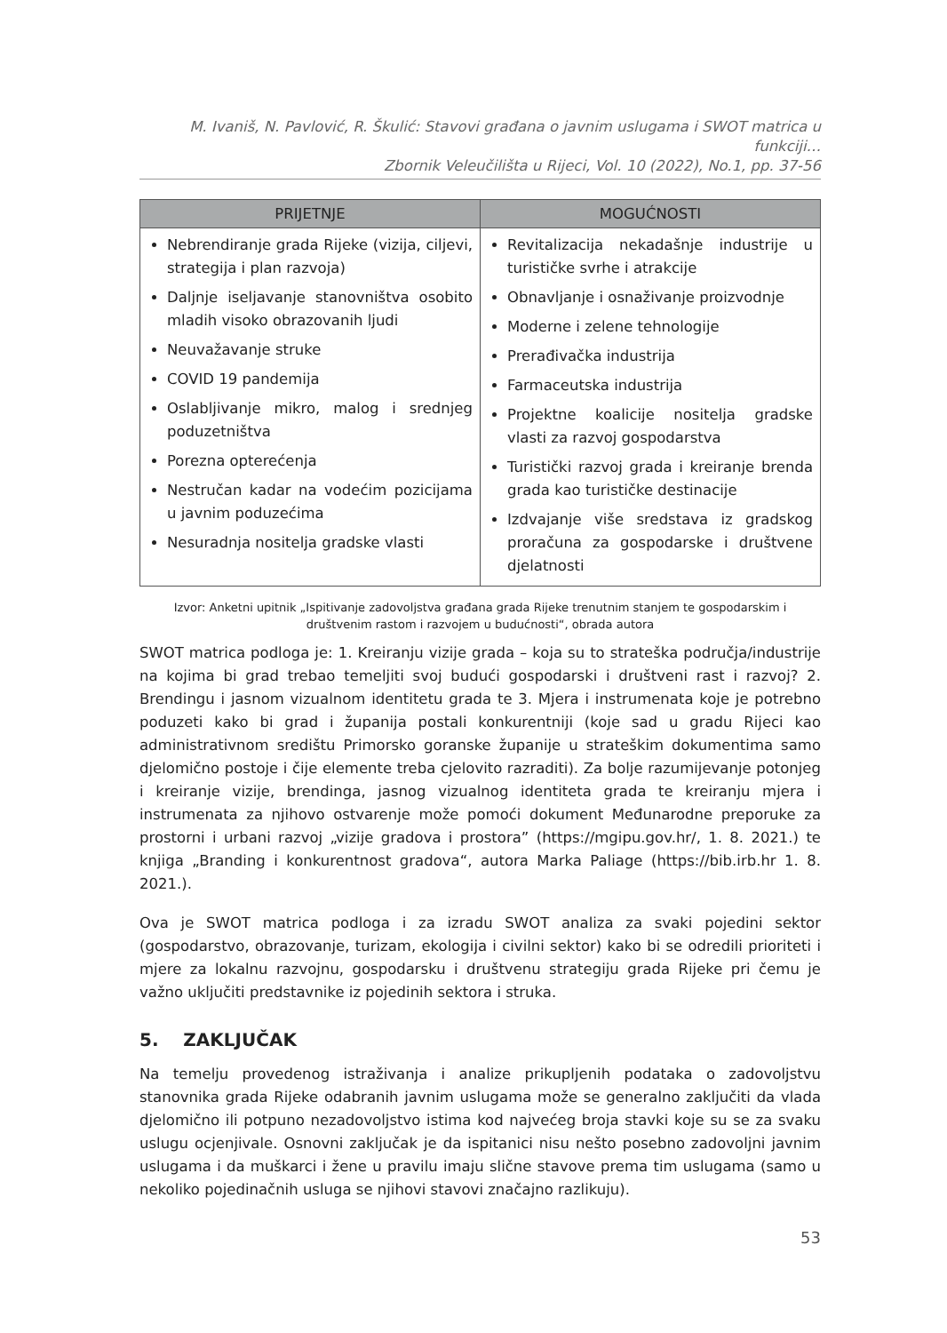M. Ivaniš, N. Pavlović, R. Škulić: Stavovi građana o javnim uslugama i SWOT matrica u funkciji…
Zbornik Veleučilišta u Rijeci, Vol. 10 (2022), No.1, pp. 37-56
| PRIJETNJE | MOGUĆNOSTI |
| --- | --- |
| Nebrendiranje grada Rijeke (vizija, ciljevi, strategija i plan razvoja) Daljnje iseljavanje stanovništva osobito mladih visoko obrazovanih ljudi Neuvažavanje struke COVID 19 pandemija Oslabljivanje mikro, malog i srednjeg poduzetništva Porezna opterećenja Nestručan kadar na vodećim pozicijama u javnim poduzećima Nesuradnja nositelja gradske vlasti | Revitalizacija nekadašnje industrije u turističke svrhe i atrakcije Obnavljanje i osnaživanje proizvodnje Moderne i zelene tehnologije Prerađivačka industrija Farmaceutska industrija Projektne koalicije nositelja gradske vlasti za razvoj gospodarstva Turistički razvoj grada i kreiranje brenda grada kao turističke destinacije Izdvajanje više sredstava iz gradskog proračuna za gospodarske i društvene djelatnosti |
Izvor: Anketni upitnik „Ispitivanje zadovoljstva građana grada Rijeke trenutnim stanjem te gospodarskim i društvenim rastom i razvojem u budućnosti“, obrada autora
SWOT matrica podloga je: 1. Kreiranju vizije grada – koja su to strateška područja/industrije na kojima bi grad trebao temeljiti svoj budući gospodarski i društveni rast i razvoj? 2. Brendingu i jasnom vizualnom identitetu grada te 3. Mjera i instrumenata koje je potrebno poduzeti kako bi grad i županija postali konkurentniji (koje sad u gradu Rijeci kao administrativnom središtu Primorsko goranske županije u strateškim dokumentima samo djelomično postoje i čije elemente treba cjelovito razraditi). Za bolje razumijevanje potonjeg i kreiranje vizije, brendinga, jasnog vizualnog identiteta grada te kreiranju mjera i instrumenata za njihovo ostvarenje može pomoći dokument Međunarodne preporuke za prostorni i urbani razvoj „vizije gradova i prostora” (https://mgipu.gov.hr/, 1. 8. 2021.) te knjiga „Branding i konkurentnost gradova“, autora Marka Paliage (https://bib.irb.hr 1. 8. 2021.).
Ova je SWOT matrica podloga i za izradu SWOT analiza za svaki pojedini sektor (gospodarstvo, obrazovanje, turizam, ekologija i civilni sektor) kako bi se odredili prioriteti i mjere za lokalnu razvojnu, gospodarsku i društvenu strategiju grada Rijeke pri čemu je važno uključiti predstavnike iz pojedinih sektora i struka.
5. ZAKLJUČAK
Na temelju provedenog istraživanja i analize prikupljenih podataka o zadovoljstvu stanovnika grada Rijeke odabranih javnim uslugama može se generalno zaključiti da vlada djelomično ili potpuno nezadovoljstvo istima kod najvećeg broja stavki koje su se za svaku uslugu ocjenjivale. Osnovni zaključak je da ispitanici nisu nešto posebno zadovoljni javnim uslugama i da muškarci i žene u pravilu imaju slične stavove prema tim uslugama (samo u nekoliko pojedinačnih usluga se njihovi stavovi značajno razlikuju).
53